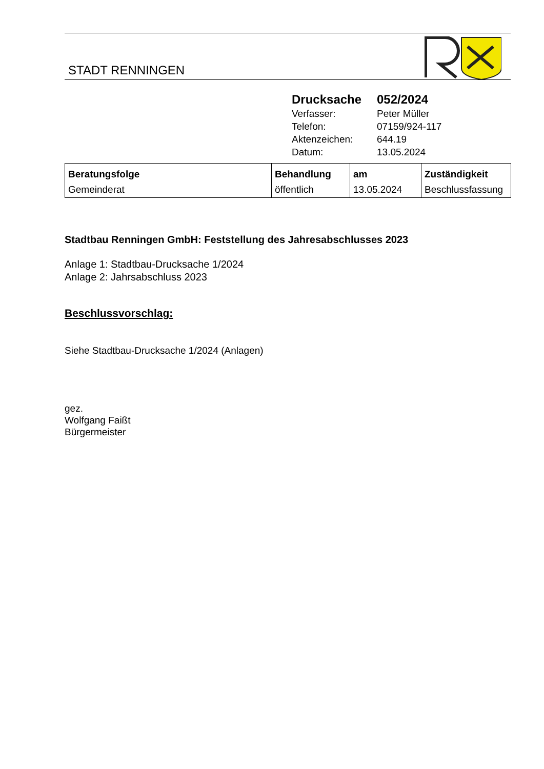STADT RENNINGEN
| Drucksache | 052/2024 |
| Verfasser: | Peter Müller |
| Telefon: | 07159/924-117 |
| Aktenzeichen: | 644.19 |
| Datum: | 13.05.2024 |
| Beratungsfolge | Behandlung | am | Zuständigkeit |
| --- | --- | --- | --- |
| Gemeinderat | öffentlich | 13.05.2024 | Beschlussfassung |
Stadtbau Renningen GmbH: Feststellung des Jahresabschlusses 2023
Anlage 1: Stadtbau-Drucksache 1/2024
Anlage 2: Jahrsabschluss 2023
Beschlussvorschlag:
Siehe Stadtbau-Drucksache 1/2024 (Anlagen)
gez.
Wolfgang Faißt
Bürgermeister